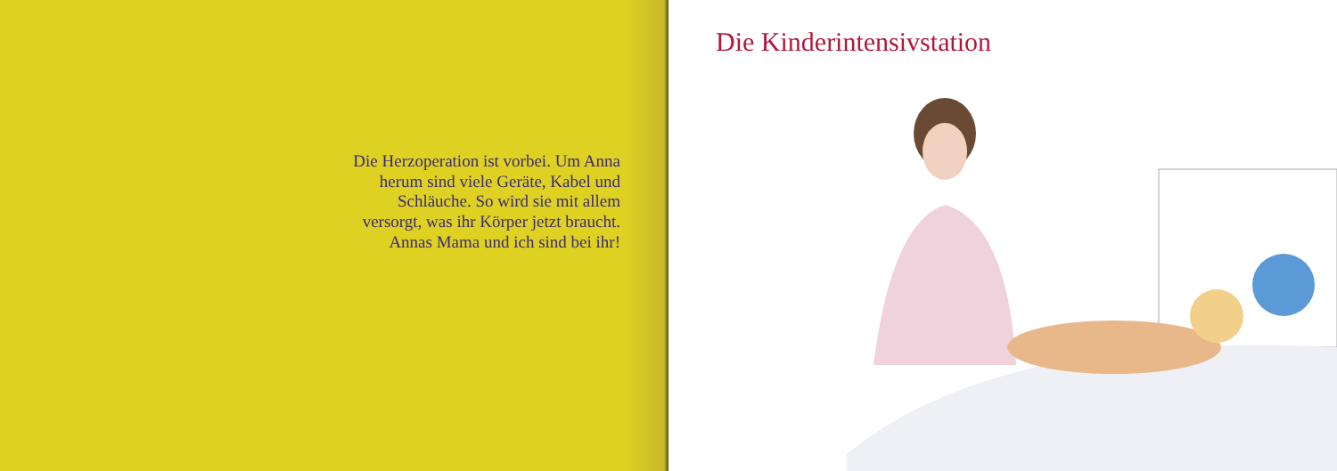Die Herzoperation ist vorbei. Um Anna herum sind viele Geräte, Kabel und Schläuche. So wird sie mit allem versorgt, was ihr Körper jetzt braucht. Annas Mama und ich sind bei ihr!
Die Kinderintensivstation